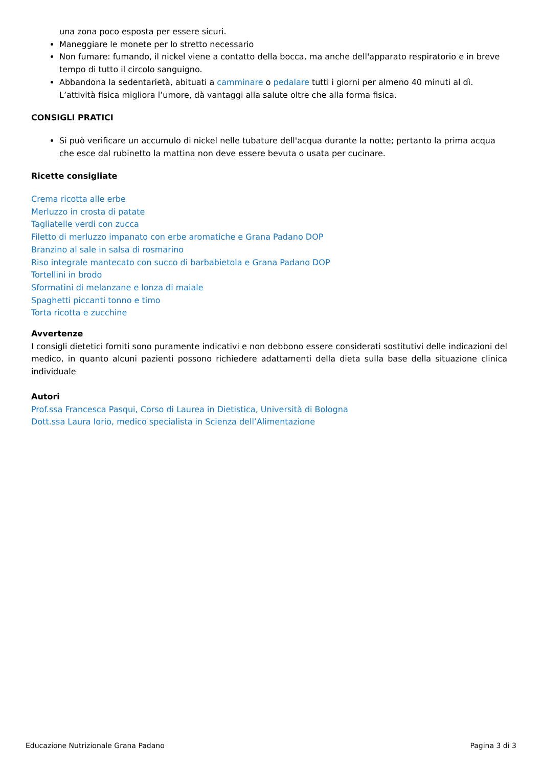una zona poco esposta per essere sicuri.
Maneggiare le monete per lo stretto necessario
Non fumare: fumando, il nickel viene a contatto della bocca, ma anche dell'apparato respiratorio e in breve tempo di tutto il circolo sanguigno.
Abbandona la sedentarietà, abituati a camminare o pedalare tutti i giorni per almeno 40 minuti al dì. L’attività fisica migliora l’umore, dà vantaggi alla salute oltre che alla forma fisica.
CONSIGLI PRATICI
Si può verificare un accumulo di nickel nelle tubature dell'acqua durante la notte; pertanto la prima acqua che esce dal rubinetto la mattina non deve essere bevuta o usata per cucinare.
Ricette consigliate
Crema ricotta alle erbe
Merluzzo in crosta di patate
Tagliatelle verdi con zucca
Filetto di merluzzo impanato con erbe aromatiche e Grana Padano DOP
Branzino al sale in salsa di rosmarino
Riso integrale mantecato con succo di barbabietola e Grana Padano DOP
Tortellini in brodo
Sformatini di melanzane e lonza di maiale
Spaghetti piccanti tonno e timo
Torta ricotta e zucchine
Avvertenze
I consigli dietetici forniti sono puramente indicativi e non debbono essere considerati sostitutivi delle indicazioni del medico, in quanto alcuni pazienti possono richiedere adattamenti della dieta sulla base della situazione clinica individuale
Autori
Prof.ssa Francesca Pasqui, Corso di Laurea in Dietistica, Università di Bologna
Dott.ssa Laura Iorio, medico specialista in Scienza dell’Alimentazione
Educazione Nutrizionale Grana Padano Pagina 3 di 3